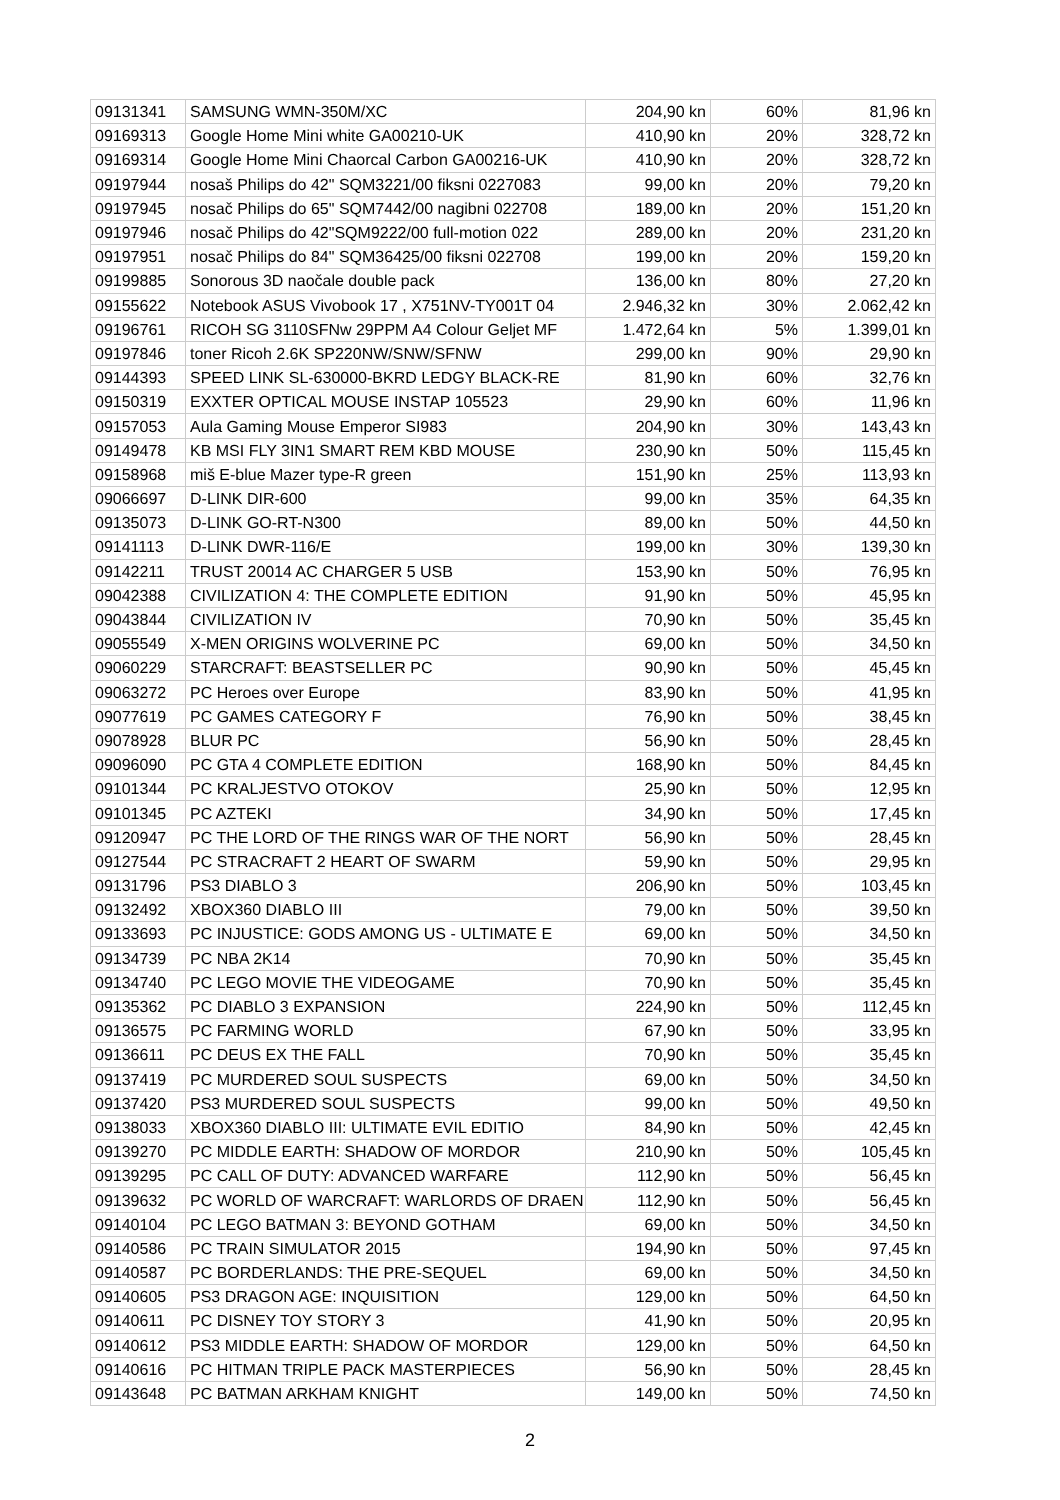| 09131341 | SAMSUNG WMN-350M/XC | 204,90 kn | 60% | 81,96 kn |
| 09169313 | Google Home Mini white GA00210-UK | 410,90 kn | 20% | 328,72 kn |
| 09169314 | Google Home Mini Chaorcal Carbon GA00216-UK | 410,90 kn | 20% | 328,72 kn |
| 09197944 | nosaš Philips do 42" SQM3221/00 fiksni 0227083 | 99,00 kn | 20% | 79,20 kn |
| 09197945 | nosač Philips do 65" SQM7442/00 nagibni 022708 | 189,00 kn | 20% | 151,20 kn |
| 09197946 | nosač Philips do 42"SQM9222/00 full-motion 022 | 289,00 kn | 20% | 231,20 kn |
| 09197951 | nosač Philips do 84" SQM36425/00 fiksni 022708 | 199,00 kn | 20% | 159,20 kn |
| 09199885 | Sonorous 3D naočale double pack | 136,00 kn | 80% | 27,20 kn |
| 09155622 | Notebook ASUS Vivobook 17 , X751NV-TY001T 04 | 2.946,32 kn | 30% | 2.062,42 kn |
| 09196761 | RICOH SG 3110SFNw 29PPM A4 Colour Geljet MF | 1.472,64 kn | 5% | 1.399,01 kn |
| 09197846 | toner Ricoh 2.6K SP220NW/SNW/SFNW | 299,00 kn | 90% | 29,90 kn |
| 09144393 | SPEED LINK SL-630000-BKRD LEDGY BLACK-RE | 81,90 kn | 60% | 32,76 kn |
| 09150319 | EXXTER OPTICAL MOUSE INSTAP 105523 | 29,90 kn | 60% | 11,96 kn |
| 09157053 | Aula Gaming Mouse Emperor SI983 | 204,90 kn | 30% | 143,43 kn |
| 09149478 | KB MSI FLY 3IN1 SMART REM KBD MOUSE | 230,90 kn | 50% | 115,45 kn |
| 09158968 | miš E-blue Mazer type-R green | 151,90 kn | 25% | 113,93 kn |
| 09066697 | D-LINK DIR-600 | 99,00 kn | 35% | 64,35 kn |
| 09135073 | D-LINK GO-RT-N300 | 89,00 kn | 50% | 44,50 kn |
| 09141113 | D-LINK DWR-116/E | 199,00 kn | 30% | 139,30 kn |
| 09142211 | TRUST 20014 AC CHARGER 5 USB | 153,90 kn | 50% | 76,95 kn |
| 09042388 | CIVILIZATION 4: THE COMPLETE EDITION | 91,90 kn | 50% | 45,95 kn |
| 09043844 | CIVILIZATION IV | 70,90 kn | 50% | 35,45 kn |
| 09055549 | X-MEN ORIGINS WOLVERINE PC | 69,00 kn | 50% | 34,50 kn |
| 09060229 | STARCRAFT: BEASTSELLER PC | 90,90 kn | 50% | 45,45 kn |
| 09063272 | PC Heroes over Europe | 83,90 kn | 50% | 41,95 kn |
| 09077619 | PC GAMES CATEGORY F | 76,90 kn | 50% | 38,45 kn |
| 09078928 | BLUR PC | 56,90 kn | 50% | 28,45 kn |
| 09096090 | PC GTA 4 COMPLETE EDITION | 168,90 kn | 50% | 84,45 kn |
| 09101344 | PC KRALJESTVO OTOKOV | 25,90 kn | 50% | 12,95 kn |
| 09101345 | PC AZTEKI | 34,90 kn | 50% | 17,45 kn |
| 09120947 | PC THE LORD OF THE RINGS WAR OF THE NORT | 56,90 kn | 50% | 28,45 kn |
| 09127544 | PC STRACRAFT 2 HEART OF SWARM | 59,90 kn | 50% | 29,95 kn |
| 09131796 | PS3 DIABLO 3 | 206,90 kn | 50% | 103,45 kn |
| 09132492 | XBOX360 DIABLO III | 79,00 kn | 50% | 39,50 kn |
| 09133693 | PC INJUSTICE: GODS AMONG US - ULTIMATE E | 69,00 kn | 50% | 34,50 kn |
| 09134739 | PC NBA 2K14 | 70,90 kn | 50% | 35,45 kn |
| 09134740 | PC LEGO MOVIE THE VIDEOGAME | 70,90 kn | 50% | 35,45 kn |
| 09135362 | PC DIABLO 3 EXPANSION | 224,90 kn | 50% | 112,45 kn |
| 09136575 | PC FARMING WORLD | 67,90 kn | 50% | 33,95 kn |
| 09136611 | PC DEUS EX THE FALL | 70,90 kn | 50% | 35,45 kn |
| 09137419 | PC MURDERED SOUL SUSPECTS | 69,00 kn | 50% | 34,50 kn |
| 09137420 | PS3 MURDERED SOUL SUSPECTS | 99,00 kn | 50% | 49,50 kn |
| 09138033 | XBOX360 DIABLO III: ULTIMATE EVIL EDITIO | 84,90 kn | 50% | 42,45 kn |
| 09139270 | PC MIDDLE EARTH: SHADOW OF MORDOR | 210,90 kn | 50% | 105,45 kn |
| 09139295 | PC CALL OF DUTY: ADVANCED WARFARE | 112,90 kn | 50% | 56,45 kn |
| 09139632 | PC WORLD OF WARCRAFT: WARLORDS OF DRAEN | 112,90 kn | 50% | 56,45 kn |
| 09140104 | PC LEGO BATMAN 3: BEYOND GOTHAM | 69,00 kn | 50% | 34,50 kn |
| 09140586 | PC TRAIN SIMULATOR 2015 | 194,90 kn | 50% | 97,45 kn |
| 09140587 | PC BORDERLANDS: THE PRE-SEQUEL | 69,00 kn | 50% | 34,50 kn |
| 09140605 | PS3 DRAGON AGE: INQUISITION | 129,00 kn | 50% | 64,50 kn |
| 09140611 | PC DISNEY TOY STORY 3 | 41,90 kn | 50% | 20,95 kn |
| 09140612 | PS3 MIDDLE EARTH: SHADOW OF MORDOR | 129,00 kn | 50% | 64,50 kn |
| 09140616 | PC HITMAN TRIPLE PACK MASTERPIECES | 56,90 kn | 50% | 28,45 kn |
| 09143648 | PC BATMAN ARKHAM KNIGHT | 149,00 kn | 50% | 74,50 kn |
2